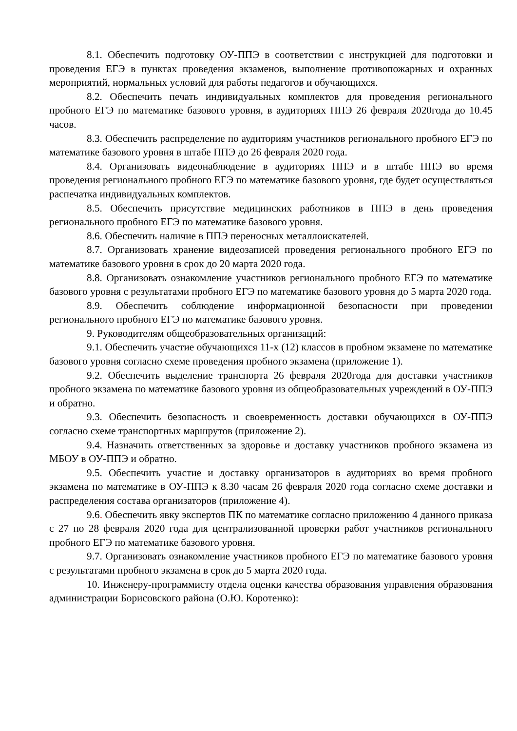8.1. Обеспечить подготовку ОУ-ППЭ в соответствии с инструкцией для подготовки и проведения ЕГЭ в пунктах проведения экзаменов, выполнение противопожарных и охранных мероприятий, нормальных условий для работы педагогов и обучающихся.
8.2. Обеспечить печать индивидуальных комплектов для проведения регионального пробного ЕГЭ по математике базового уровня, в аудиториях ППЭ 26 февраля 2020года до 10.45 часов.
8.3. Обеспечить распределение по аудиториям участников регионального пробного ЕГЭ по математике базового уровня в штабе ППЭ до 26 февраля 2020 года.
8.4. Организовать видеонаблюдение в аудиториях ППЭ и в штабе ППЭ во время проведения регионального пробного ЕГЭ по математике базового уровня, где будет осуществляться распечатка индивидуальных комплектов.
8.5. Обеспечить присутствие медицинских работников в ППЭ в день проведения регионального пробного ЕГЭ по математике базового уровня.
8.6. Обеспечить наличие в ППЭ переносных металлоискателей.
8.7. Организовать хранение видеозаписей проведения регионального пробного ЕГЭ по математике базового уровня в срок до 20 марта 2020 года.
8.8. Организовать ознакомление участников регионального пробного ЕГЭ по математике базового уровня с результатами пробного ЕГЭ по математике базового уровня до 5 марта 2020 года.
8.9. Обеспечить соблюдение информационной безопасности при проведении регионального пробного ЕГЭ по математике базового уровня.
9. Руководителям общеобразовательных организаций:
9.1. Обеспечить участие обучающихся 11-х (12) классов в пробном экзамене по математике базового уровня согласно схеме проведения пробного экзамена (приложение 1).
9.2. Обеспечить выделение транспорта 26 февраля 2020года для доставки участников пробного экзамена по математике базового уровня из общеобразовательных учреждений в ОУ-ППЭ и обратно.
9.3. Обеспечить безопасность и своевременность доставки обучающихся в ОУ-ППЭ согласно схеме транспортных маршрутов (приложение 2).
9.4. Назначить ответственных за здоровье и доставку участников пробного экзамена из МБОУ в ОУ-ППЭ и обратно.
9.5. Обеспечить участие и доставку организаторов в аудиториях во время пробного экзамена по математике в ОУ-ППЭ к 8.30 часам 26 февраля 2020 года согласно схеме доставки и распределения состава организаторов (приложение 4).
9.6. Обеспечить явку экспертов ПК по математике согласно приложению 4 данного приказа с 27 по 28 февраля 2020 года для централизованной проверки работ участников регионального пробного ЕГЭ по математике базового уровня.
9.7. Организовать ознакомление участников пробного ЕГЭ по математике базового уровня с результатами пробного экзамена в срок до 5 марта 2020 года.
10. Инженеру-программисту отдела оценки качества образования управления образования администрации Борисовского района (О.Ю. Коротенко):